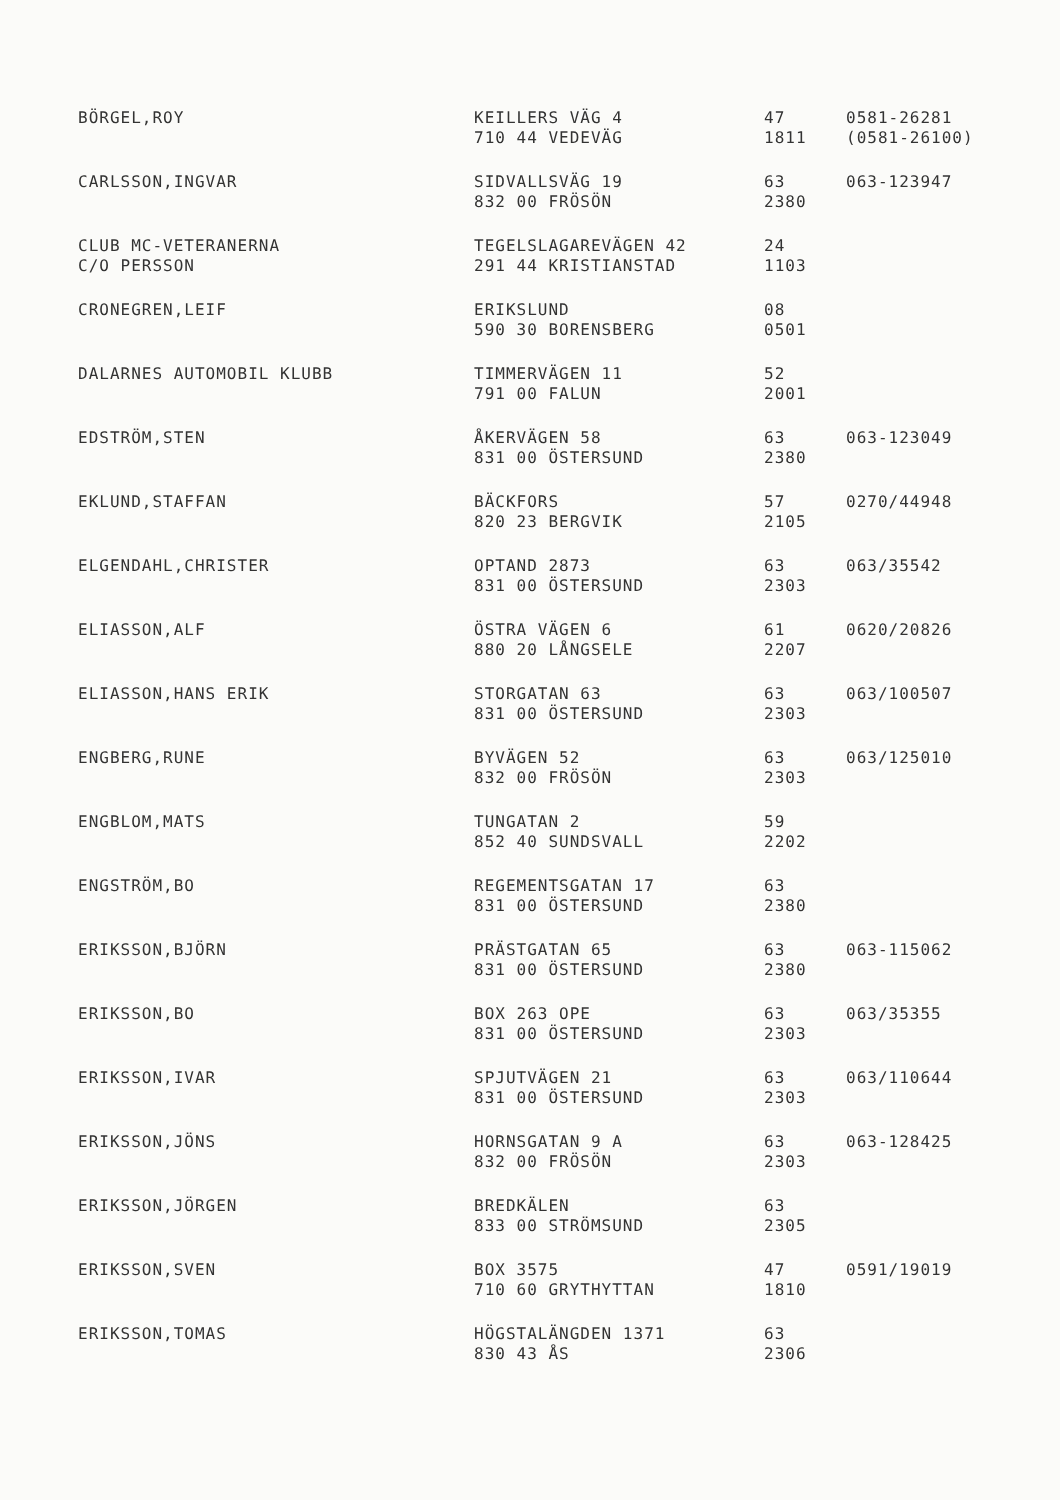| BÖRGEL,ROY | KEILLERS VÄG 4 | 47 | 0581-26281 |
| | 710 44 VEDEVÄG | 1811 | (0581-26100) |
| CARLSSON,INGVAR | SIDVALLSVÄG 19 | 63 | 063-123947 |
| | 832 00 FRÖSÖN | 2380 | |
| CLUB MC-VETERANERNA | TEGELSLAGAREVÄGEN 42 | 24 | |
| C/O PERSSON | 291 44 KRISTIANSTAD | 1103 | |
| CRONEGREN,LEIF | ERIKSLUND | 08 | |
| | 590 30 BORENSBERG | 0501 | |
| DALARNES AUTOMOBIL KLUBB | TIMMERVÄGEN 11 | 52 | |
| | 791 00 FALUN | 2001 | |
| EDSTRÖM,STEN | ÅKERVÄGEN 58 | 63 | 063-123049 |
| | 831 00 ÖSTERSUND | 2380 | |
| EKLUND,STAFFAN | BÄCKFORS | 57 | 0270/44948 |
| | 820 23 BERGVIK | 2105 | |
| ELGENDAHL,CHRISTER | OPTAND 2873 | 63 | 063/35542 |
| | 831 00 ÖSTERSUND | 2303 | |
| ELIASSON,ALF | ÖSTRA VÄGEN 6 | 61 | 0620/20826 |
| | 880 20 LÅNGSELE | 2207 | |
| ELIASSON,HANS ERIK | STORGATAN 63 | 63 | 063/100507 |
| | 831 00 ÖSTERSUND | 2303 | |
| ENGBERG,RUNE | BYVÄGEN 52 | 63 | 063/125010 |
| | 832 00 FRÖSÖN | 2303 | |
| ENGBLOM,MATS | TUNGATAN 2 | 59 | |
| | 852 40 SUNDSVALL | 2202 | |
| ENGSTRÖM,BO | REGEMENTSGATAN 17 | 63 | |
| | 831 00 ÖSTERSUND | 2380 | |
| ERIKSSON,BJÖRN | PRÄSTGATAN 65 | 63 | 063-115062 |
| | 831 00 ÖSTERSUND | 2380 | |
| ERIKSSON,BO | BOX 263 OPE | 63 | 063/35355 |
| | 831 00 ÖSTERSUND | 2303 | |
| ERIKSSON,IVAR | SPJUTVÄGEN 21 | 63 | 063/110644 |
| | 831 00 ÖSTERSUND | 2303 | |
| ERIKSSON,JÖNS | HORNSGATAN 9 A | 63 | 063-128425 |
| | 832 00 FRÖSÖN | 2303 | |
| ERIKSSON,JÖRGEN | BREDKÄLEN | 63 | |
| | 833 00 STRÖMSUND | 2305 | |
| ERIKSSON,SVEN | BOX 3575 | 47 | 0591/19019 |
| | 710 60 GRYTHYTTAN | 1810 | |
| ERIKSSON,TOMAS | HÖGSTALÄNGDEN 1371 | 63 | |
| | 830 43 ÅS | 2306 | |